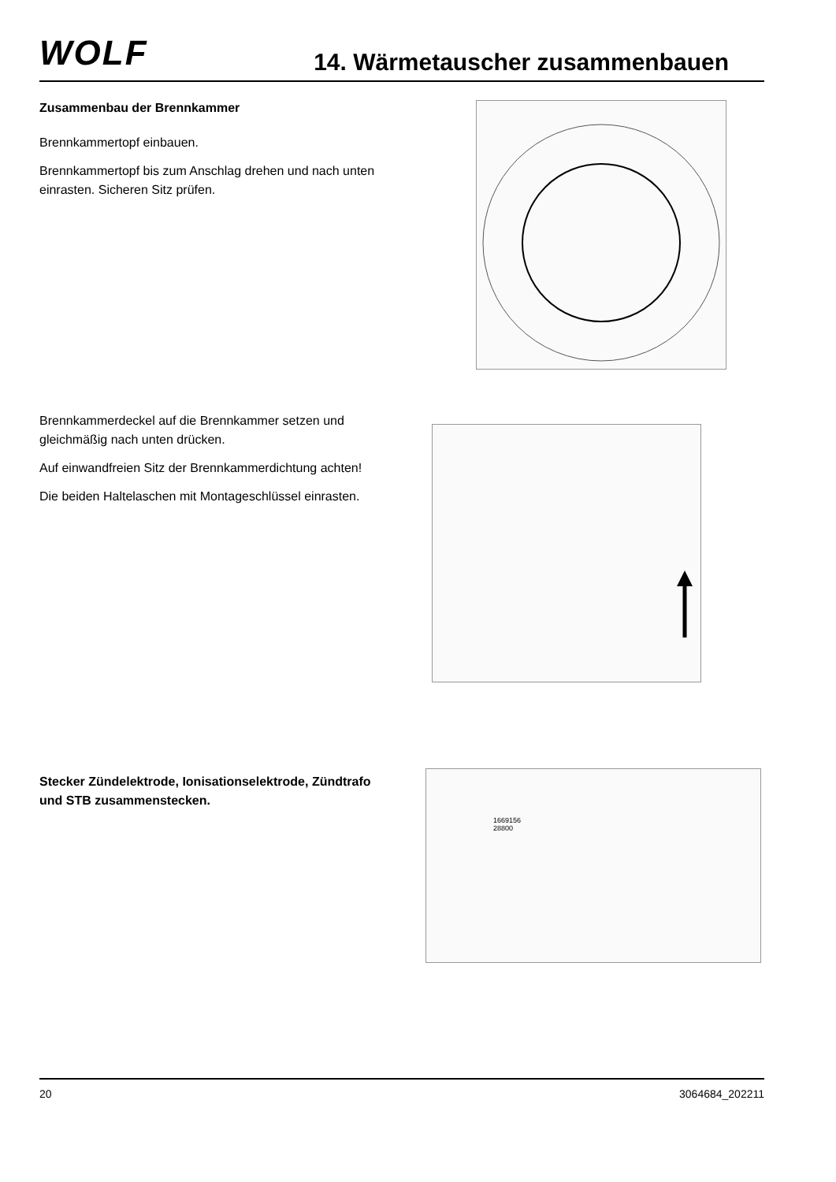WOLF
14. Wärmetauscher zusammenbauen
Zusammenbau der Brennkammer
Brennkammertopf einbauen.
Brennkammertopf bis zum Anschlag drehen und nach unten einrasten. Sicheren Sitz prüfen.
Brennkammerdeckel auf die Brennkammer setzen und gleichmäßig nach unten drücken.
Auf einwandfreien Sitz der Brennkammerdichtung achten!
Die beiden Haltelaschen mit Montageschlüssel einrasten.
Stecker Zündelektrode, Ionisationselektrode, Zündtrafo und STB zusammenstecken.
1669156
28800
20 3064684_202211